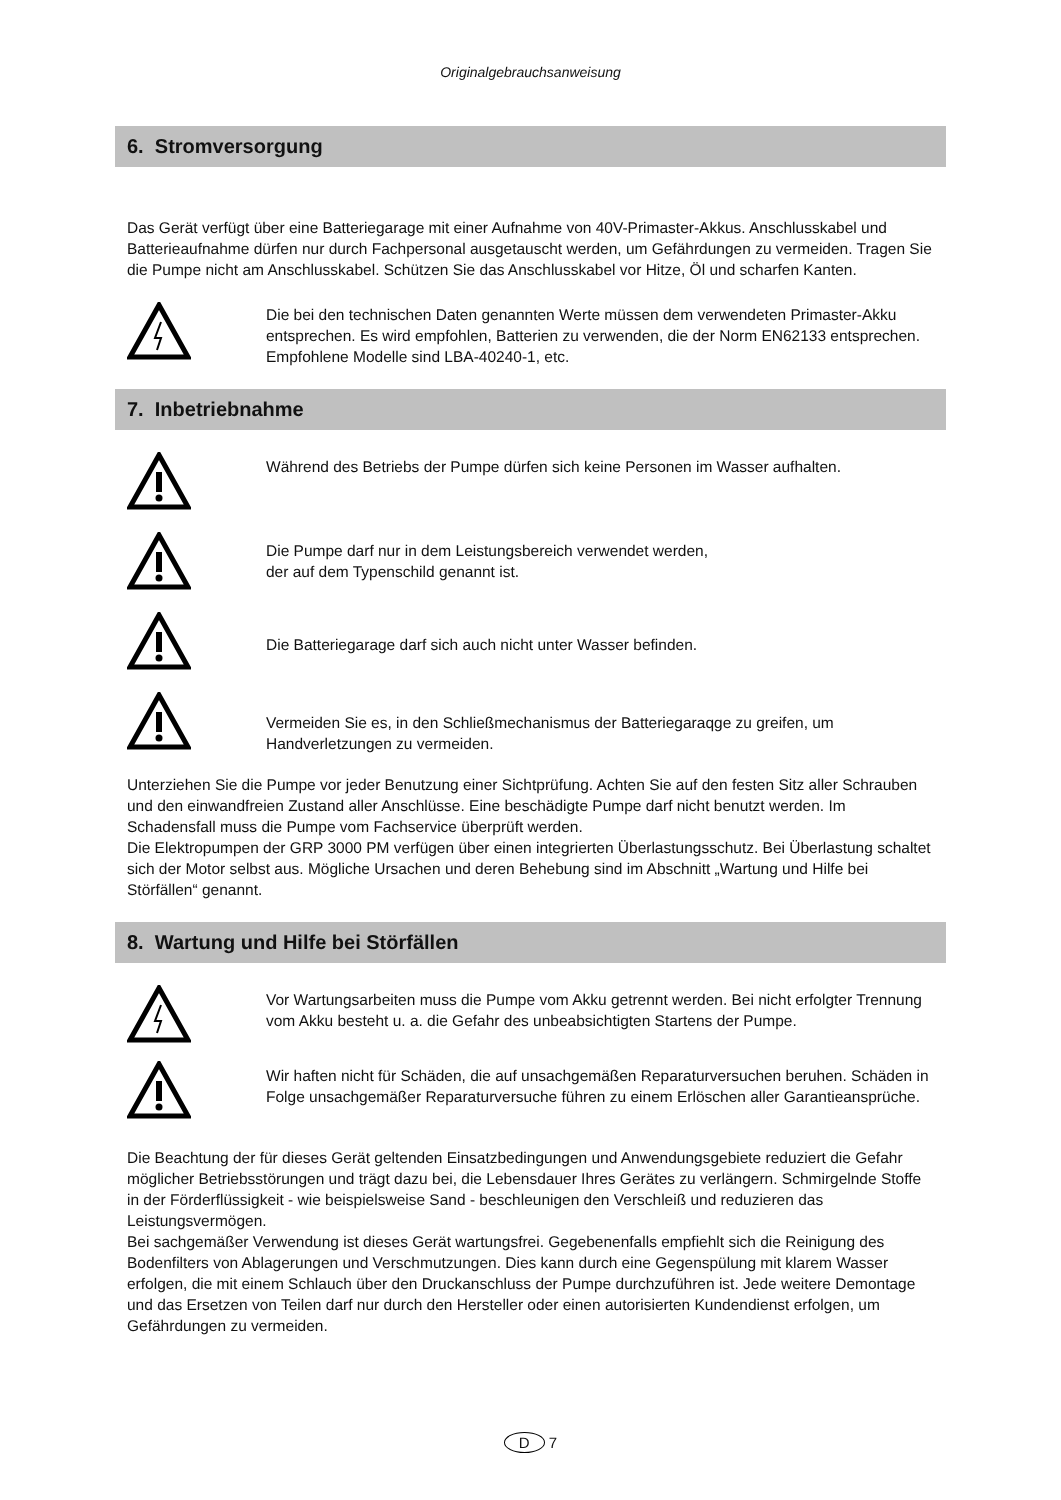Originalgebrauchsanweisung
6. Stromversorgung
Das Gerät verfügt über eine Batteriegarage mit einer Aufnahme von 40V-Primaster-Akkus. Anschlusskabel und Batterieaufnahme dürfen nur durch Fachpersonal ausgetauscht werden, um Gefährdungen zu vermeiden. Tragen Sie die Pumpe nicht am Anschlusskabel. Schützen Sie das Anschlusskabel vor Hitze, Öl und scharfen Kanten.
Die bei den technischen Daten genannten Werte müssen dem verwendeten Primaster-Akku entsprechen. Es wird empfohlen, Batterien zu verwenden, die der Norm EN62133 entsprechen. Empfohlene Modelle sind LBA-40240-1, etc.
7. Inbetriebnahme
Während des Betriebs der Pumpe dürfen sich keine Personen im Wasser aufhalten.
Die Pumpe darf nur in dem Leistungsbereich verwendet werden,
der auf dem Typenschild genannt ist.
Die Batteriegarage darf sich auch nicht unter Wasser befinden.
Vermeiden Sie es, in den Schließmechanismus der Batteriegaraqge zu greifen, um Handverletzungen zu vermeiden.
Unterziehen Sie die Pumpe vor jeder Benutzung einer Sichtprüfung. Achten Sie auf den festen Sitz aller Schrauben und den einwandfreien Zustand aller Anschlüsse. Eine beschädigte Pumpe darf nicht benutzt werden. Im Schadensfall muss die Pumpe vom Fachservice überprüft werden.
Die Elektropumpen der GRP 3000 PM verfügen über einen integrierten Überlastungsschutz. Bei Überlastung schaltet sich der Motor selbst aus. Mögliche Ursachen und deren Behebung sind im Abschnitt „Wartung und Hilfe bei Störfällen“ genannt.
8. Wartung und Hilfe bei Störfällen
Vor Wartungsarbeiten muss die Pumpe vom Akku getrennt werden. Bei nicht erfolgter Trennung vom Akku besteht u. a. die Gefahr des unbeabsichtigten Startens der Pumpe.
Wir haften nicht für Schäden, die auf unsachgemäßen Reparaturversuchen beruhen. Schäden in Folge unsachgemäßer Reparaturversuche führen zu einem Erlöschen aller Garantieansprüche.
Die Beachtung der für dieses Gerät geltenden Einsatzbedingungen und Anwendungsgebiete reduziert die Gefahr möglicher Betriebsstörungen und trägt dazu bei, die Lebensdauer Ihres Gerätes zu verlängern. Schmirgelnde Stoffe in der Förderflüssigkeit - wie beispielsweise Sand - beschleunigen den Verschleiß und reduzieren das Leistungsvermögen.
Bei sachgemäßer Verwendung ist dieses Gerät wartungsfrei. Gegebenenfalls empfiehlt sich die Reinigung des Bodenfilters von Ablagerungen und Verschmutzungen. Dies kann durch eine Gegenspülung mit klarem Wasser erfolgen, die mit einem Schlauch über den Druckanschluss der Pumpe durchzuführen ist. Jede weitere Demontage und das Ersetzen von Teilen darf nur durch den Hersteller oder einen autorisierten Kundendienst erfolgen, um Gefährdungen zu vermeiden.
D 7